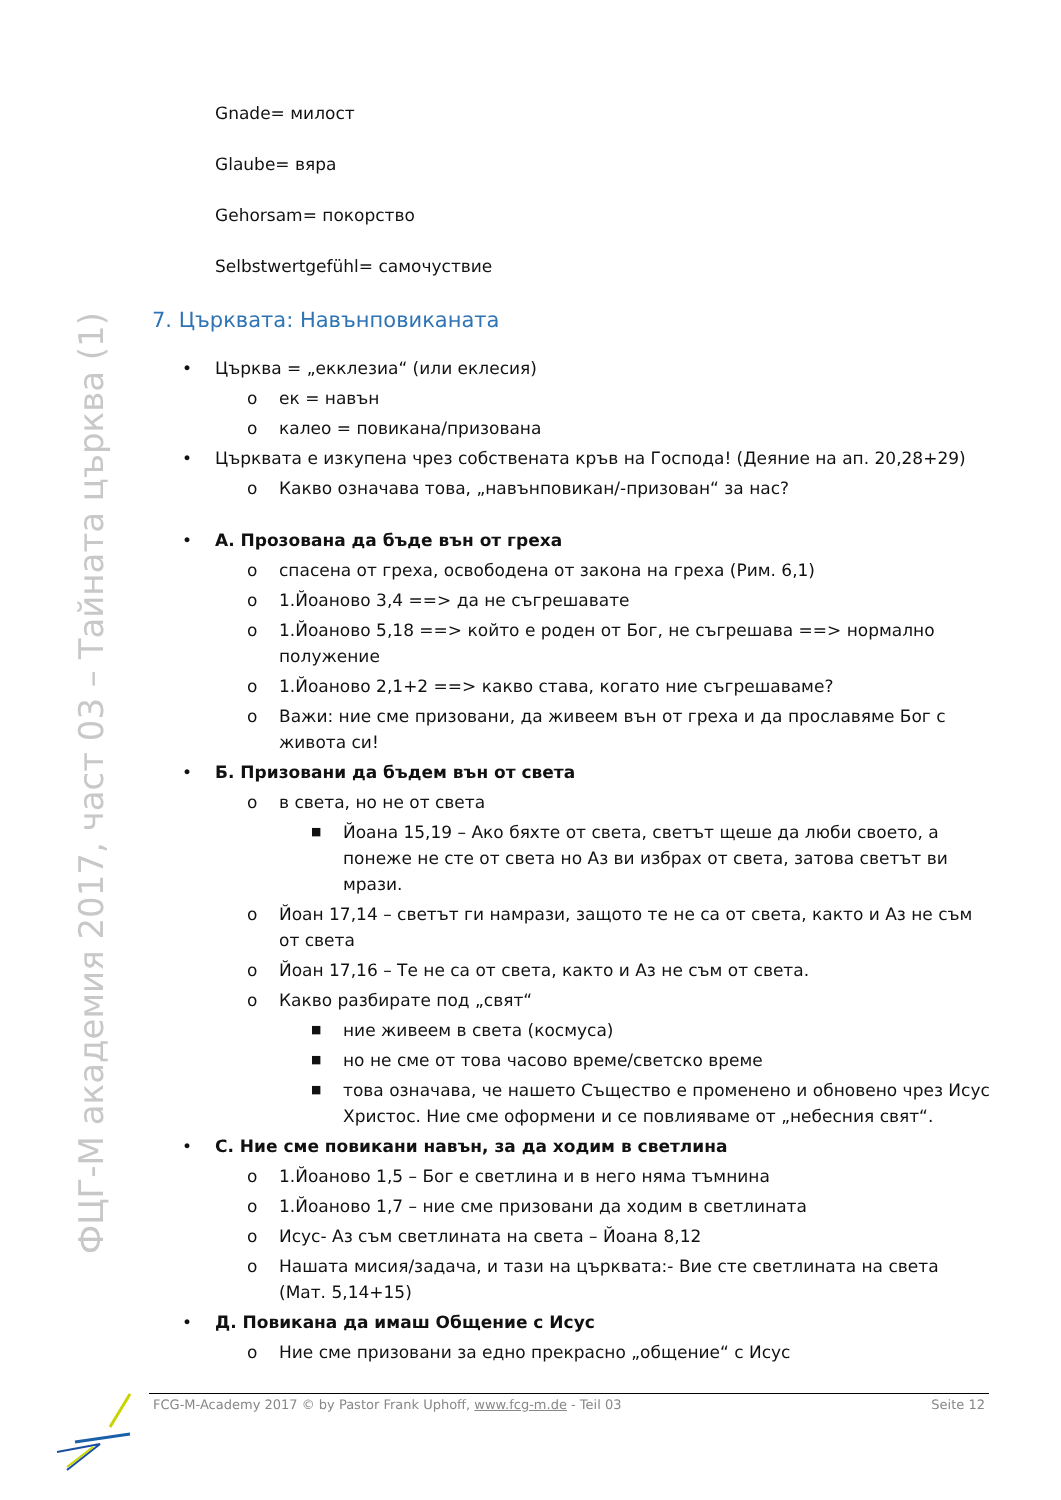ФЦГ-М академия 2017, част 03 – Тайната църква (1)
Gnade= милост
Glaube= вяра
Gehorsam= покорство
Selbstwertgefühl= самочуствие
7. Църквата: Навънповиканата
• Църква = „екклезиа“ (или еклесия)
o ек = навън
o калео = повикана/призована
• Църквата е изкупена чрез собствената кръв на Господа! (Деяние на ап. 20,28+29)
o Какво означава това, „навънповикан/-призован“ за нас?
• А. Прозована да бъде вън от греха
o спасена от греха, освободена от закона на греха (Рим. 6,1)
o 1.Йоаново 3,4 ==> да не съгрешавате
o 1.Йоаново 5,18 ==> който е роден от Бог, не съгрешава ==> нормално полужение
o 1.Йоаново 2,1+2 ==> какво става, когато ние съгрешаваме?
o Важи: ние сме призовани, да живеем вън от греха и да прославяме Бог с живота си!
• Б. Призовани да бъдем вън от света
o в света, но не от света
■ Йоана 15,19 – Ако бяхте от света, светът щеше да люби своето, а понеже не сте от света но Аз ви избрах от света, затова светът ви мрази.
o Йоан 17,14 – светът ги намрази, защото те не са от света, както и Аз не съм от света
o Йоан 17,16 – Те не са от света, както и Аз не съм от света.
o Какво разбирате под „свят“
■ ние живеем в света (космуса)
■ но не сме от това часово време/светско време
■ това означава, че нашето Същество е променено и обновено чрез Исус Христос. Ние сме оформени и се повлияваме от „небесния свят“.
• С. Ние сме повикани навън, за да ходим в светлина
o 1.Йоаново 1,5 – Бог е светлина и в него няма тъмнина
o 1.Йоаново 1,7 – ние сме призовани да ходим в светлината
o Исус- Аз съм светлината на света – Йоана 8,12
o Нашата мисия/задача, и тази на църквата:- Вие сте светлината на света (Мат. 5,14+15)
• Д. Повикана да имаш Общение с Исус
o Ние сме призовани за едно прекрасно „общение“ с Исус
FCG-M-Academy 2017 © by Pastor Frank Uphoff, www.fcg-m.de - Teil 03 Seite 12